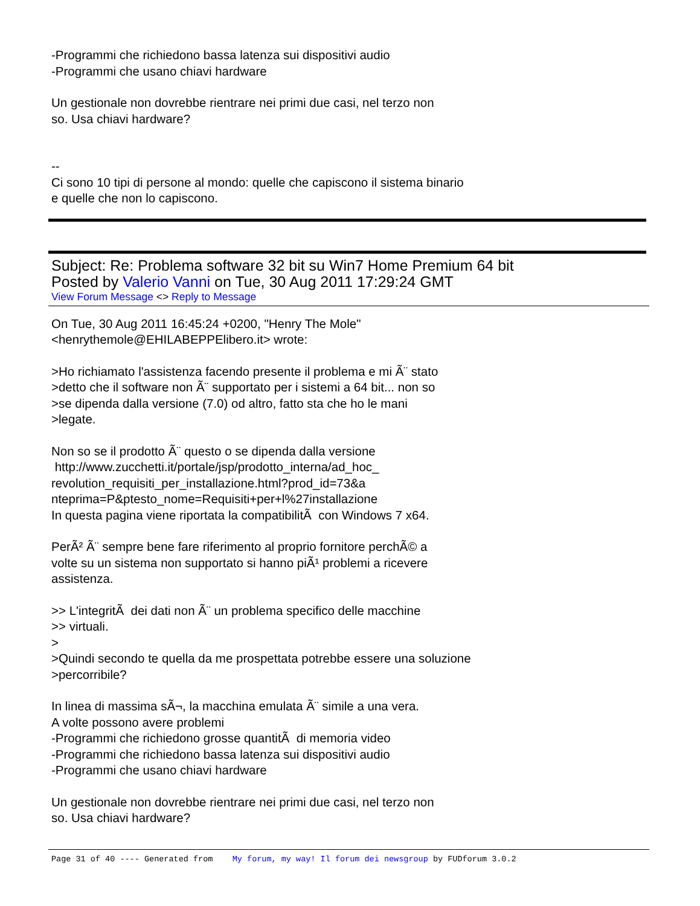-Programmi che richiedono bassa latenza sui dispositivi audio
-Programmi che usano chiavi hardware
Un gestionale non dovrebbe rientrare nei primi due casi, nel terzo non
so. Usa chiavi hardware?
--
Ci sono 10 tipi di persone al mondo: quelle che capiscono il sistema binario
e quelle che non lo capiscono.
Subject: Re: Problema software 32 bit su Win7 Home Premium 64 bit
Posted by Valerio Vanni on Tue, 30 Aug 2011 17:29:24 GMT
View Forum Message <> Reply to Message
On Tue, 30 Aug 2011 16:45:24 +0200, "Henry The Mole"
<henrythemole@EHILABEPPElibero.it> wrote:
>Ho richiamato l'assistenza facendo presente il problema e mi Ã¨ stato
>detto che il software non Ã¨ supportato per i sistemi a 64 bit... non so
>se dipenda dalla versione (7.0) od altro, fatto sta che ho le mani
>legate.
Non so se il prodotto Ã¨ questo o se dipenda dalla versione
http://www.zucchetti.it/portale/jsp/prodotto_interna/ad_hoc_
revolution_requisiti_per_installazione.html?prod_id=73&a
nteprima=P&ptesto_nome=Requisiti+per+l%27installazione
In questa pagina viene riportata la compatibilitÃ con Windows 7 x64.
PerÃ² Ã¨ sempre bene fare riferimento al proprio fornitore perchÃ© a
volte su un sistema non supportato si hanno piÃ¹ problemi a ricevere
assistenza.
>> L'integritÃ dei dati non Ã¨ un problema specifico delle macchine
>> virtuali.
>
>Quindi secondo te quella da me prospettata potrebbe essere una soluzione
>percorribile?
In linea di massima sÃ¬, la macchina emulata Ã¨ simile a una vera.
A volte possono avere problemi
-Programmi che richiedono grosse quantitÃ di memoria video
-Programmi che richiedono bassa latenza sui dispositivi audio
-Programmi che usano chiavi hardware
Un gestionale non dovrebbe rientrare nei primi due casi, nel terzo non
so. Usa chiavi hardware?
Page 31 of 40 ---- Generated from My forum, my way! Il forum dei newsgroup by FUDforum 3.0.2